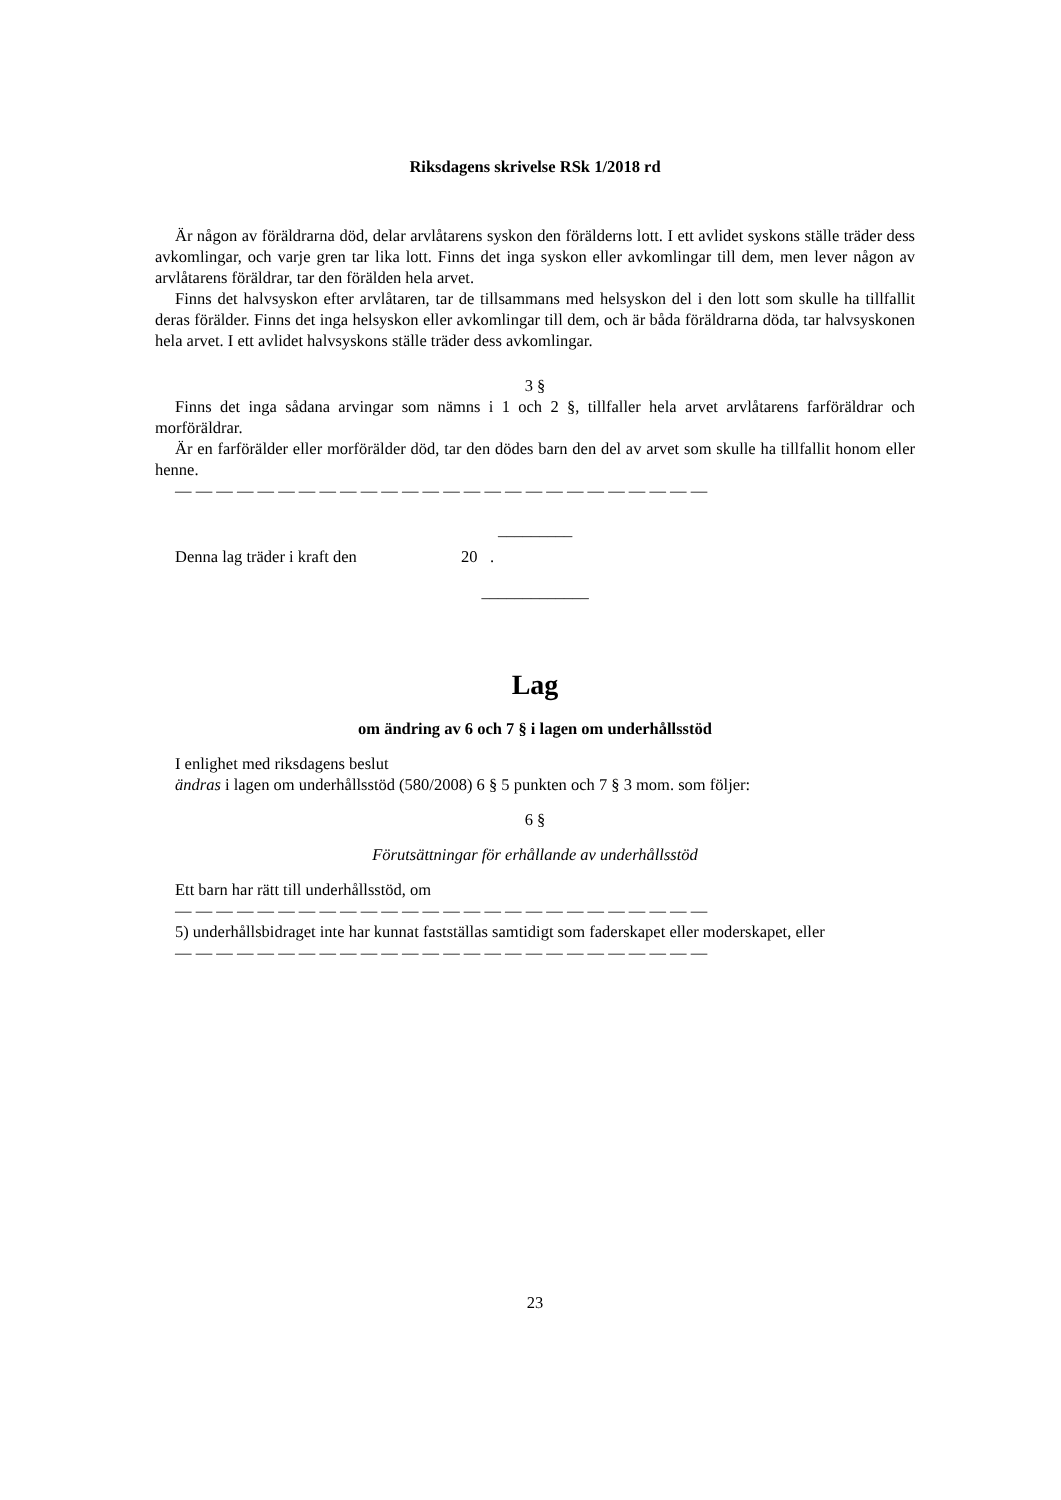Riksdagens skrivelse RSk 1/2018 rd
Är någon av föräldrarna död, delar arvlåtarens syskon den förälderns lott. I ett avlidet syskons ställe träder dess avkomlingar, och varje gren tar lika lott. Finns det inga syskon eller avkomlingar till dem, men lever någon av arvlåtarens föräldrar, tar den förälden hela arvet.
Finns det halvsyskon efter arvlåtaren, tar de tillsammans med helsyskon del i den lott som skulle ha tillfallit deras förälder. Finns det inga helsyskon eller avkomlingar till dem, och är båda föräldrarna döda, tar halvsyskonen hela arvet. I ett avlidet halvsyskons ställe träder dess avkomlingar.
3 §
Finns det inga sådana arvingar som nämns i 1 och 2 §, tillfaller hela arvet arvlåtarens farföräldrar och morföräldrar.
Är en farförälder eller morförälder död, tar den dödes barn den del av arvet som skulle ha tillfallit honom eller henne.
— — — — — — — — — — — — — — — — — — — — — — — — — —
_________
Denna lag träder i kraft den 20 .
_____________
Lag
om ändring av 6 och 7 § i lagen om underhållsstöd
I enlighet med riksdagens beslut
ändras i lagen om underhållsstöd (580/2008) 6 § 5 punkten och 7 § 3 mom. som följer:
6 §
Förutsättningar för erhållande av underhållsstöd
Ett barn har rätt till underhållsstöd, om
— — — — — — — — — — — — — — — — — — — — — — — — — —
5) underhållsbidraget inte har kunnat fastställas samtidigt som faderskapet eller moderskapet, eller
— — — — — — — — — — — — — — — — — — — — — — — — — —
23